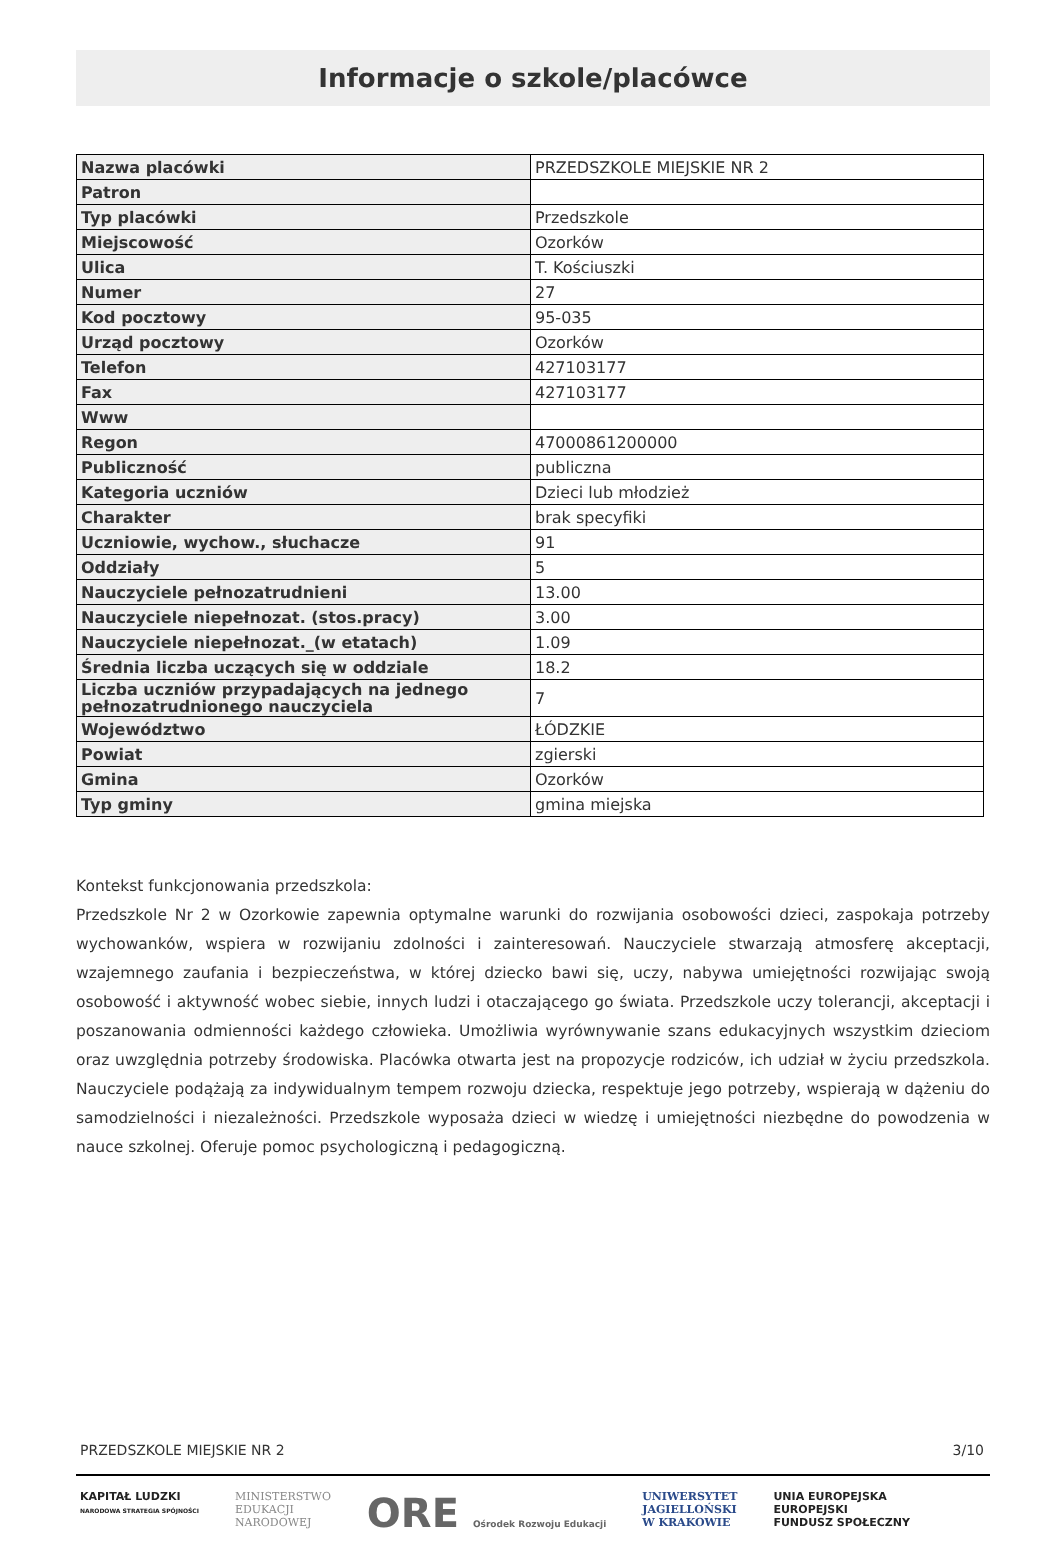Informacje o szkole/placówce
| Nazwa placówki | PRZEDSZKOLE MIEJSKIE NR 2 |
| Patron | |
| Typ placówki | Przedszkole |
| Miejscowość | Ozorków |
| Ulica | T. Kościuszki |
| Numer | 27 |
| Kod pocztowy | 95-035 |
| Urząd pocztowy | Ozorków |
| Telefon | 427103177 |
| Fax | 427103177 |
| Www | |
| Regon | 47000861200000 |
| Publiczność | publiczna |
| Kategoria uczniów | Dzieci lub młodzież |
| Charakter | brak specyfiki |
| Uczniowie, wychow., słuchacze | 91 |
| Oddziały | 5 |
| Nauczyciele pełnozatrudnieni | 13.00 |
| Nauczyciele niepełnozat. (stos.pracy) | 3.00 |
| Nauczyciele niepełnozat._(w etatach) | 1.09 |
| Średnia liczba uczących się w oddziale | 18.2 |
| Liczba uczniów przypadających na jednego pełnozatrudnionego nauczyciela | 7 |
| Województwo | ŁÓDZKIE |
| Powiat | zgierski |
| Gmina | Ozorków |
| Typ gminy | gmina miejska |
Kontekst funkcjonowania przedszkola:
Przedszkole Nr 2 w Ozorkowie zapewnia optymalne warunki do rozwijania osobowości dzieci, zaspokaja potrzeby wychowanków, wspiera w rozwijaniu zdolności i zainteresowań. Nauczyciele stwarzają atmosferę akceptacji, wzajemnego zaufania i bezpieczeństwa, w której dziecko bawi się, uczy, nabywa umiejętności rozwijając swoją osobowość i aktywność wobec siebie, innych ludzi i otaczającego go świata. Przedszkole uczy tolerancji, akceptacji i poszanowania odmienności każdego człowieka. Umożliwia wyrównywanie szans edukacyjnych wszystkim dzieciom oraz uwzględnia potrzeby środowiska. Placówka otwarta jest na propozycje rodziców, ich udział w życiu przedszkola. Nauczyciele podążają za indywidualnym tempem rozwoju dziecka, respektuje jego potrzeby, wspierają w dążeniu do samodzielności i niezależności. Przedszkole wyposaża dzieci w wiedzę i umiejętności niezbędne do powodzenia w nauce szkolnej. Oferuje pomoc psychologiczną i pedagogiczną.
PRZEDSZKOLE MIEJSKIE NR 2 3/10
KAPITAŁ LUDZKI
NARODOWA STRATEGIA SPÓJNOŚCI
MINISTERSTWO
EDUKACJI
NARODOWEJ
ORE Ośrodek Rozwoju Edukacji
UNIWERSYTET
JAGIELLOŃSKI
W KRAKOWIE
UNIA EUROPEJSKA
EUROPEJSKI
FUNDUSZ SPOŁECZNY